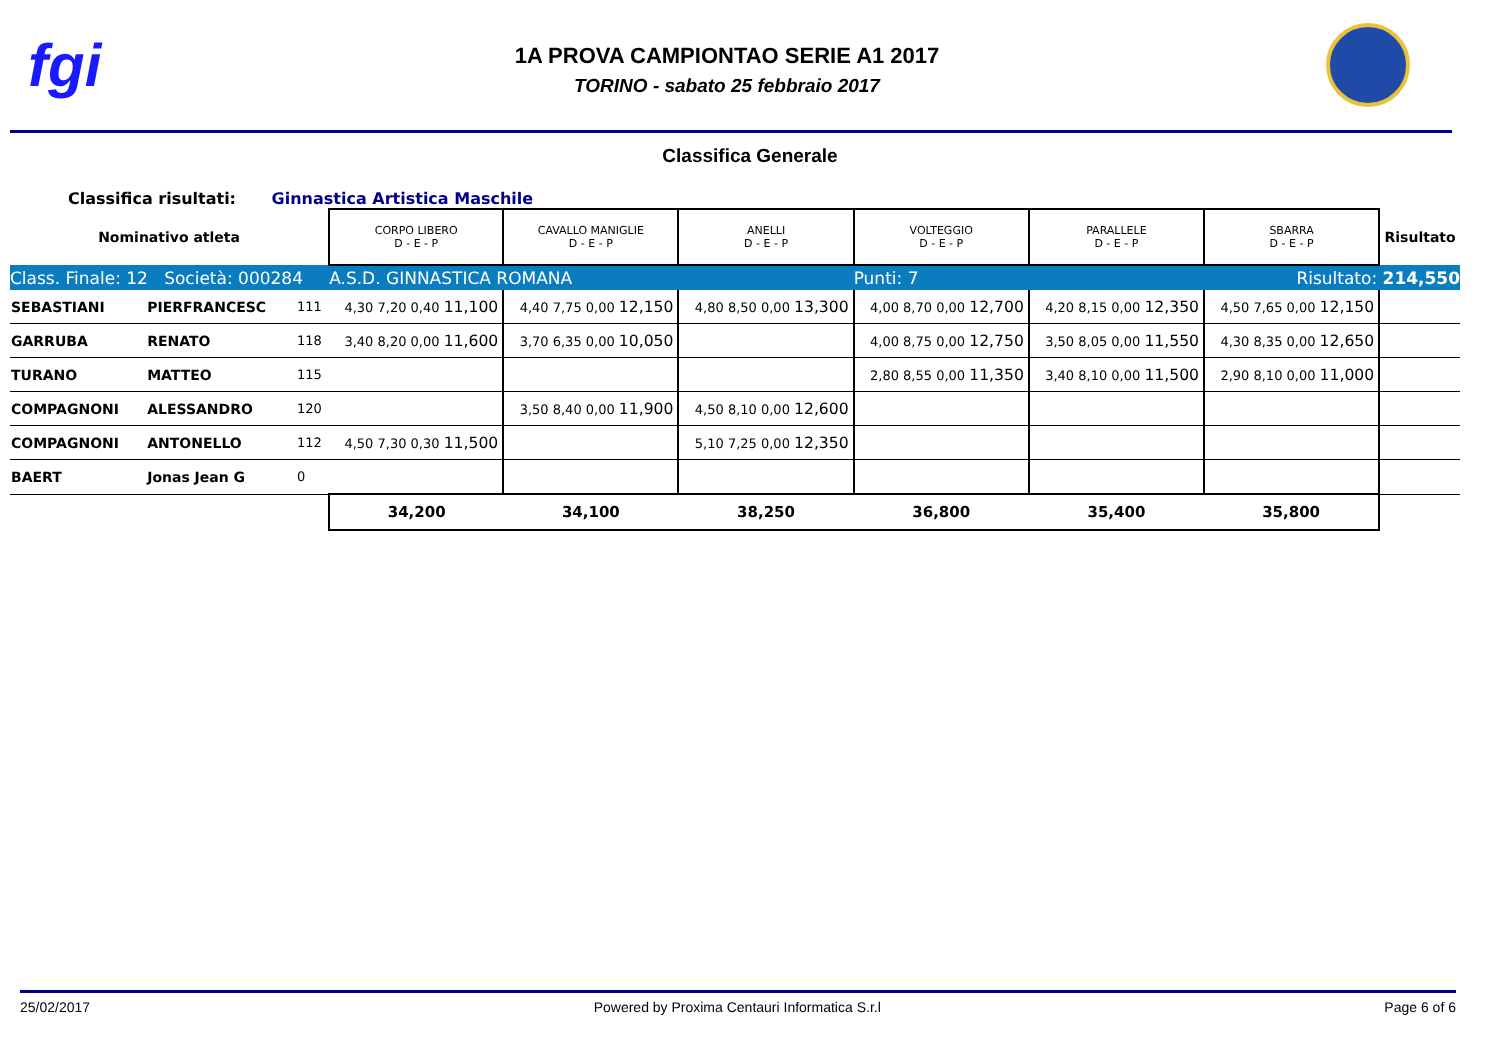fgi
1A PROVA CAMPIONTAO SERIE A1 2017
TORINO - sabato 25 febbraio 2017
Classifica Generale
Classifica risultati: Ginnastica Artistica Maschile
| Nominativo atleta | | | CORPO LIBERO D - E - P | CAVALLO MANIGLIE D - E - P | ANELLI D - E - P | VOLTEGGIO D - E - P | PARALLELE D - E - P | SBARRA D - E - P | Risultato |
| --- | --- | --- | --- | --- | --- | --- | --- | --- | --- |
| Class. Finale: 12 Società: 000284 | | | A.S.D. GINNASTICA ROMANA | | | Punti: 7 | | Risultato: 214,550 | |
| SEBASTIANI | PIERFRANCESC | 111 | 4,30 7,20 0,40 11,100 | 4,40 7,75 0,00 12,150 | 4,80 8,50 0,00 13,300 | 4,00 8,70 0,00 12,700 | 4,20 8,15 0,00 12,350 | 4,50 7,65 0,00 12,150 | |
| GARRUBA | RENATO | 118 | 3,40 8,20 0,00 11,600 | 3,70 6,35 0,00 10,050 | | 4,00 8,75 0,00 12,750 | 3,50 8,05 0,00 11,550 | 4,30 8,35 0,00 12,650 | |
| TURANO | MATTEO | 115 | | | | 2,80 8,55 0,00 11,350 | 3,40 8,10 0,00 11,500 | 2,90 8,10 0,00 11,000 | |
| COMPAGNONI | ALESSANDRO | 120 | | 3,50 8,40 0,00 11,900 | 4,50 8,10 0,00 12,600 | | | | |
| COMPAGNONI | ANTONELLO | 112 | 4,50 7,30 0,30 11,500 | | 5,10 7,25 0,00 12,350 | | | | |
| BAERT | Jonas Jean G | 0 | | | | | | | |
| | | | 34,200 | 34,100 | 38,250 | 36,800 | 35,400 | 35,800 | |
25/02/2017 Powered by Proxima Centauri Informatica S.r.l Page 6 of 6